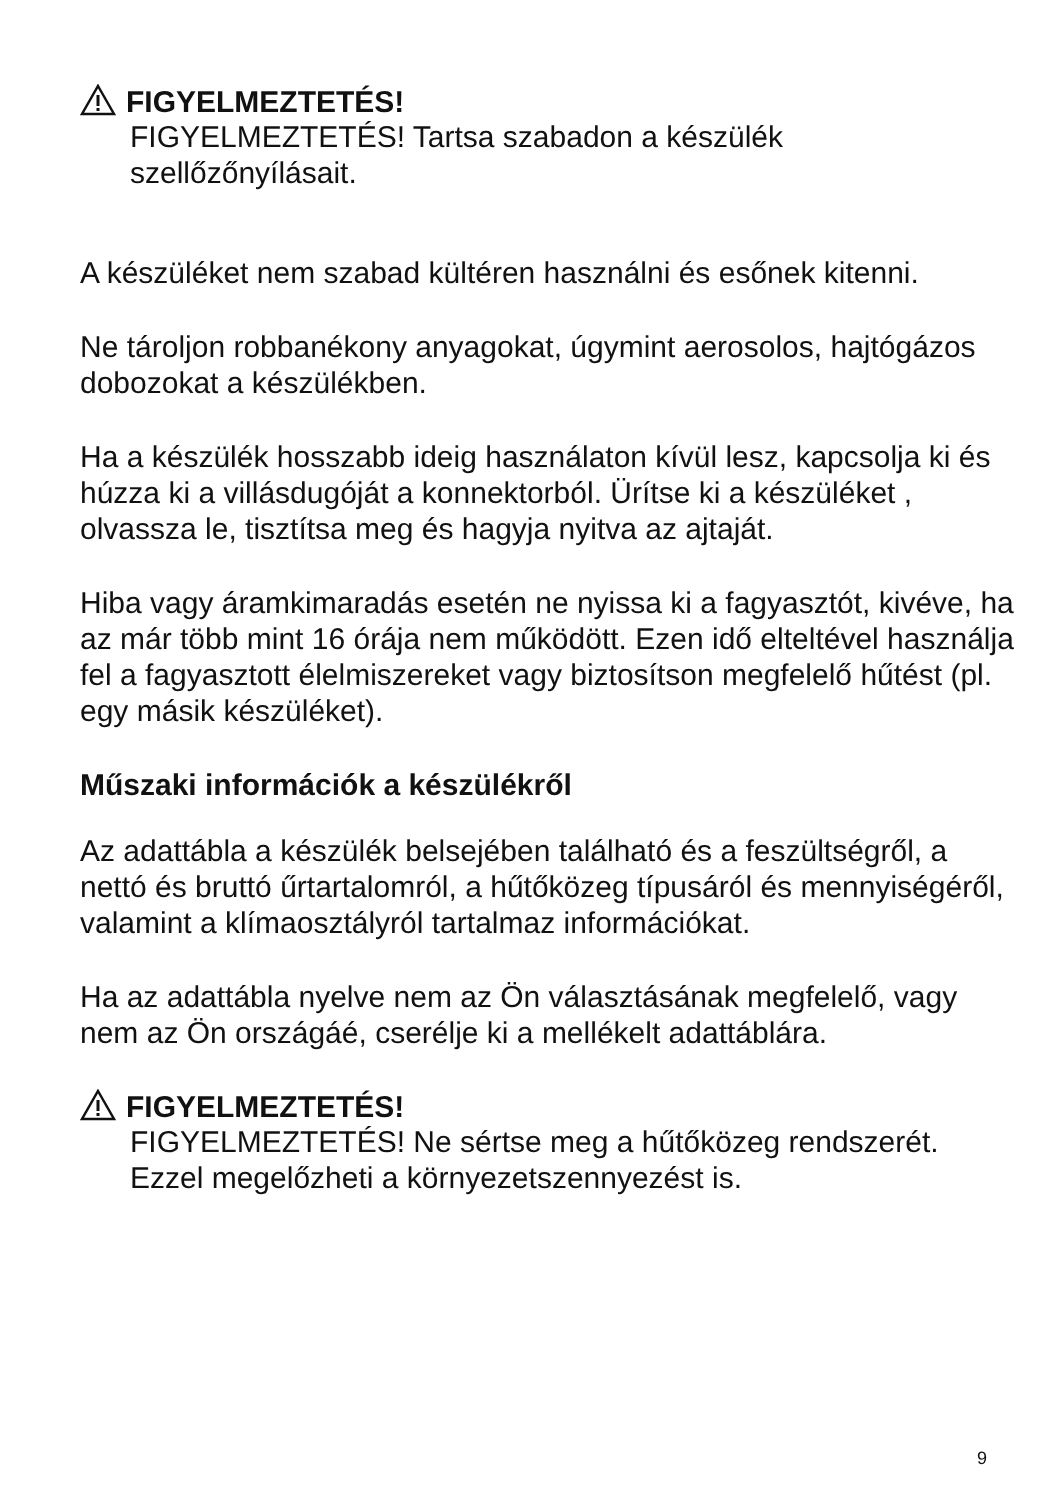FIGYELMEZTETÉS!
FIGYELMEZTETÉS! Tartsa szabadon a készülék szellőzőnyílásait.
A készüléket nem szabad kültéren használni és esőnek kitenni.
Ne tároljon robbanékony anyagokat, úgymint aerosolos, hajtógázos dobozokat a készülékben.
Ha a készülék hosszabb ideig használaton kívül lesz, kapcsolja ki és húzza ki a villásdugóját a konnektorból. Ürítse ki a készüléket , olvassza le, tisztítsa meg és hagyja nyitva az ajtaját.
Hiba vagy áramkimaradás esetén ne nyissa ki a fagyasztót, kivéve, ha az már több mint 16 órája nem működött. Ezen idő elteltével használja fel a fagyasztott élelmiszereket vagy biztosítson megfelelő hűtést (pl. egy másik készüléket).
Műszaki információk a készülékről
Az adattábla a készülék belsejében található és a feszültségről, a nettó és bruttó űrtartalomról, a hűtőközeg típusáról és mennyiségéről, valamint a klímaosztályról tartalmaz információkat.
Ha az adattábla nyelve nem az Ön választásának megfelelő, vagy nem az Ön országáé, cserélje ki a mellékelt adattáblára.
FIGYELMEZTETÉS!
FIGYELMEZTETÉS! Ne sértse meg a hűtőközeg rendszerét. Ezzel megelőzheti a környezetszennyezést is.
9